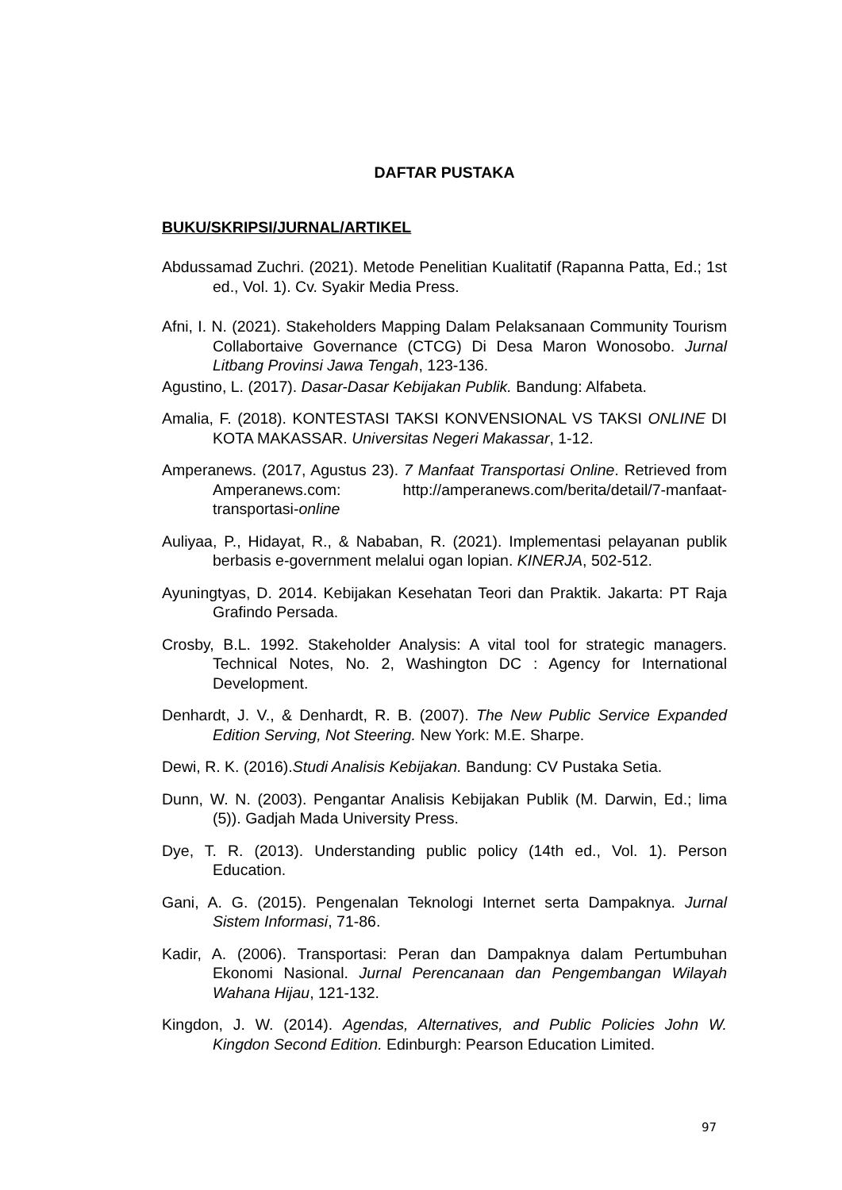DAFTAR PUSTAKA
BUKU/SKRIPSI/JURNAL/ARTIKEL
Abdussamad Zuchri. (2021). Metode Penelitian Kualitatif (Rapanna Patta, Ed.; 1st ed., Vol. 1). Cv. Syakir Media Press.
Afni, I. N. (2021). Stakeholders Mapping Dalam Pelaksanaan Community Tourism Collabortaive Governance (CTCG) Di Desa Maron Wonosobo. Jurnal Litbang Provinsi Jawa Tengah, 123-136.
Agustino, L. (2017). Dasar-Dasar Kebijakan Publik. Bandung: Alfabeta.
Amalia, F. (2018). KONTESTASI TAKSI KONVENSIONAL VS TAKSI ONLINE DI KOTA MAKASSAR. Universitas Negeri Makassar, 1-12.
Amperanews. (2017, Agustus 23). 7 Manfaat Transportasi Online. Retrieved from Amperanews.com: http://amperanews.com/berita/detail/7-manfaat-transportasi-online
Auliyaa, P., Hidayat, R., & Nababan, R. (2021). Implementasi pelayanan publik berbasis e-government melalui ogan lopian. KINERJA, 502-512.
Ayuningtyas, D. 2014. Kebijakan Kesehatan Teori dan Praktik. Jakarta: PT Raja Grafindo Persada.
Crosby, B.L. 1992. Stakeholder Analysis: A vital tool for strategic managers. Technical Notes, No. 2, Washington DC : Agency for International Development.
Denhardt, J. V., & Denhardt, R. B. (2007). The New Public Service Expanded Edition Serving, Not Steering. New York: M.E. Sharpe.
Dewi, R. K. (2016).Studi Analisis Kebijakan. Bandung: CV Pustaka Setia.
Dunn, W. N. (2003). Pengantar Analisis Kebijakan Publik (M. Darwin, Ed.; lima (5)). Gadjah Mada University Press.
Dye, T. R. (2013). Understanding public policy (14th ed., Vol. 1). Person Education.
Gani, A. G. (2015). Pengenalan Teknologi Internet serta Dampaknya. Jurnal Sistem Informasi, 71-86.
Kadir, A. (2006). Transportasi: Peran dan Dampaknya dalam Pertumbuhan Ekonomi Nasional. Jurnal Perencanaan dan Pengembangan Wilayah Wahana Hijau, 121-132.
Kingdon, J. W. (2014). Agendas, Alternatives, and Public Policies John W. Kingdon Second Edition. Edinburgh: Pearson Education Limited.
97